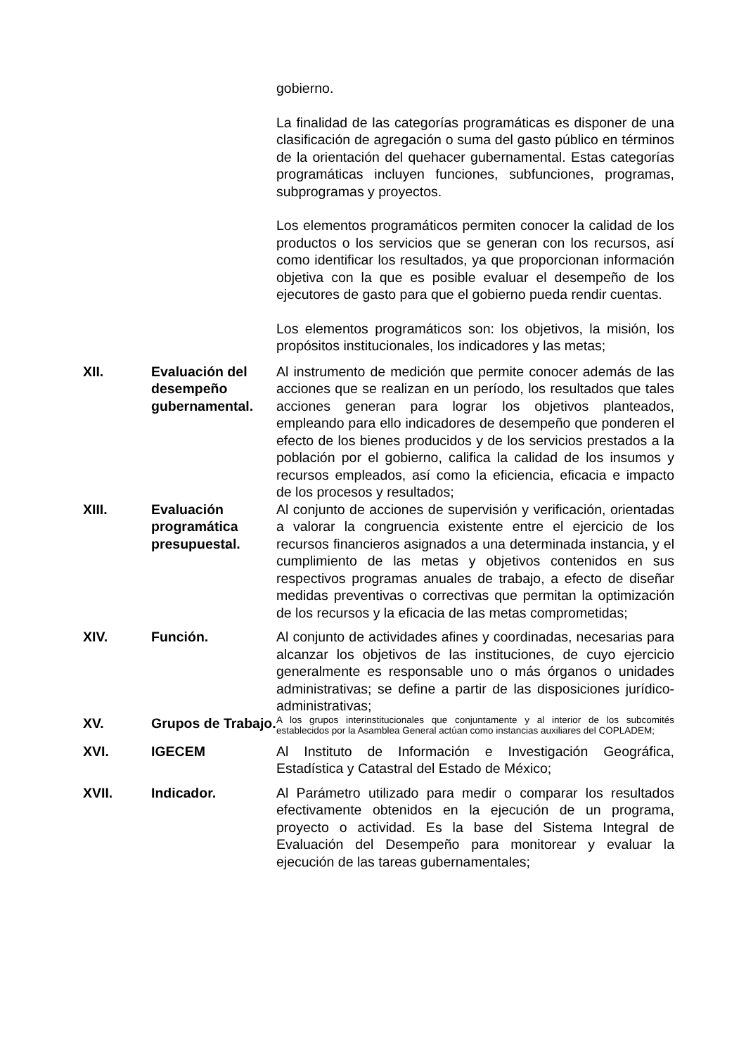gobierno.
La finalidad de las categorías programáticas es disponer de una clasificación de agregación o suma del gasto público en términos de la orientación del quehacer gubernamental. Estas categorías programáticas incluyen funciones, subfunciones, programas, subprogramas y proyectos.
Los elementos programáticos permiten conocer la calidad de los productos o los servicios que se generan con los recursos, así como identificar los resultados, ya que proporcionan información objetiva con la que es posible evaluar el desempeño de los ejecutores de gasto para que el gobierno pueda rendir cuentas.
Los elementos programáticos son: los objetivos, la misión, los propósitos institucionales, los indicadores y las metas;
XII. Evaluación del desempeño gubernamental.
Al instrumento de medición que permite conocer además de las acciones que se realizan en un período, los resultados que tales acciones generan para lograr los objetivos planteados, empleando para ello indicadores de desempeño que ponderen el efecto de los bienes producidos y de los servicios prestados a la población por el gobierno, califica la calidad de los insumos y recursos empleados, así como la eficiencia, eficacia e impacto de los procesos y resultados;
XIII. Evaluación programática presupuestal.
Al conjunto de acciones de supervisión y verificación, orientadas a valorar la congruencia existente entre el ejercicio de los recursos financieros asignados a una determinada instancia, y el cumplimiento de las metas y objetivos contenidos en sus respectivos programas anuales de trabajo, a efecto de diseñar medidas preventivas o correctivas que permitan la optimización de los recursos y la eficacia de las metas comprometidas;
XIV. Función. Al conjunto de actividades afines y coordinadas, necesarias para alcanzar los objetivos de las instituciones, de cuyo ejercicio generalmente es responsable uno o más órganos o unidades administrativas; se define a partir de las disposiciones jurídico-administrativas;
XV. Grupos de Trabajo.
A los grupos interinstitucionales que conjuntamente y al interior de los subcomités establecidos por la Asamblea General actúan como instancias auxiliares del COPLADEM;
XVI. IGECEM Al Instituto de Información e Investigación Geográfica, Estadística y Catastral del Estado de México;
XVII. Indicador. Al Parámetro utilizado para medir o comparar los resultados efectivamente obtenidos en la ejecución de un programa, proyecto o actividad. Es la base del Sistema Integral de Evaluación del Desempeño para monitorear y evaluar la ejecución de las tareas gubernamentales;